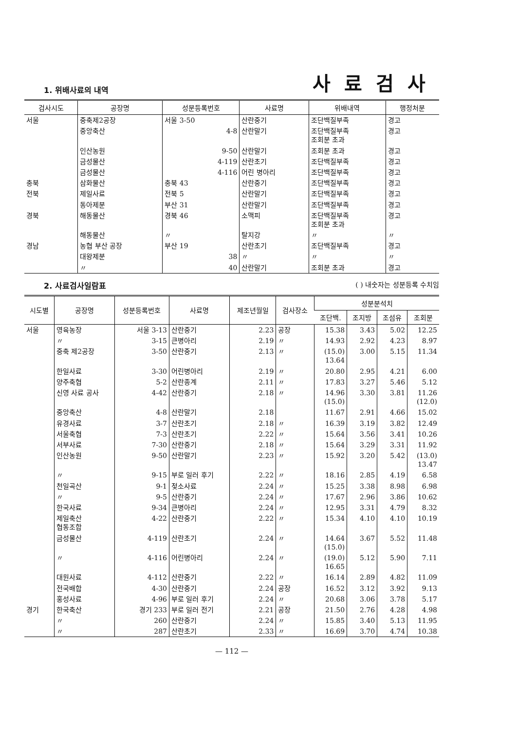1. 위배사료의 내역
사료검사
| 검사시도 | 공장명 | 성분등록번호 | 사료명 | 위배내역 | 행정처분 |
| --- | --- | --- | --- | --- | --- |
| 서울 | 중축제2공장 | 서울 3-50 | 산란중기 | 조단백질부족 | 경고 |
| | 중앙축산 | 4-8 | 산란말기 | 조단백질부족 조회분 초과 | 경고 |
| | 인산농원 | 9-50 | 산란말기 | 조회분 초과 | 경고 |
| | 금성물산 | 4-119 | 산란초기 | 조단백질부족 | 경고 |
| | 금성물산 | 4-116 | 어린 병아리 | 조단백질부족 | 경고 |
| 충북 | 삼화물산 | 충북 43 | 산란중기 | 조단백질부족 | 경고 |
| 전북 | 제일사료 | 전북 5 | 산란말기 | 조단백질부족 | 경고 |
| | 동아제분 | 부산 31 | 산란말기 | 조단백질부족 | 경고 |
| 경북 | 해동물산 | 경북 46 | 소맥피 | 조단백질부족 조회분 초과 | 경고 |
| | 해동물산 | 〃 | 탈지강 | 〃 | 〃 |
| 경남 | 농협 부산 공장 | 부산 19 | 산란초기 | 조단백질부족 | 경고 |
| | 대왕제분 | 38 | 〃 | 〃 | 〃 |
| | 〃 | 40 | 산란말기 | 조회분 초과 | 경고 |
2. 사료검사일람표 ( ) 내숫자는 성분등록 수치임
| 시도별 | 공장명 | 성분등록번호 | 사료명 | 제조년월일 | 검사장소 | 성분분석치 | | | |
| --- | --- | --- | --- | --- | --- | --- | --- | --- | --- |
| | | | | | | 조단백. | 조지방 | 조섬유 | 조회분 |
| 서울 | 영육농장 | 서울 3-13 | 산란중기 | 2.23 | 공장 | 15.38 | 3.43 | 5.02 | 12.25 |
| | 〃 | 3-15 | 큰병아리 | 2.19 | 〃 | 14.93 | 2.92 | 4.23 | 8.97 |
| | 중축 제2공장 | 3-50 | 산란중기 | 2.13 | 〃 | (15.0) 13.64 | 3.00 | 5.15 | 11.34 |
| | 한일사료 | 3-30 | 어린병아리 | 2.19 | 〃 | 20.80 | 2.95 | 4.21 | 6.00 |
| | 양주축협 | 5-2 | 산란종계 | 2.11 | 〃 | 17.83 | 3.27 | 5.46 | 5.12 |
| | 신영 사료 공사 | 4-42 | 산란중기 | 2.18 | 〃 | 14.96 (15.0) | 3.30 | 3.81 | 11.26 (12.0) |
| | 중앙축산 | 4-8 | 산란말기 | 2.18 | | 11.67 | 2.91 | 4.66 | 15.02 |
| | 유경사료 | 3-7 | 산란초기 | 2.18 | 〃 | 16.39 | 3.19 | 3.82 | 12.49 |
| | 서울축협 | 7-3 | 산란초기 | 2.22 | 〃 | 15.64 | 3.56 | 3.41 | 10.26 |
| | 서부사료 | 7-30 | 산란중기 | 2.18 | 〃 | 15.64 | 3.29 | 3.31 | 11.92 |
| | 인산농원 | 9-50 | 산란말기 | 2.23 | 〃 | 15.92 | 3.20 | 5.42 | (13.0) 13.47 |
| | 〃 | 9-15 | 부로 일러 후기 | 2.22 | 〃 | 18.16 | 2.85 | 4.19 | 6.58 |
| | 천일곡산 | 9-1 | 젖소사료 | 2.24 | 〃 | 15.25 | 3.38 | 8.98 | 6.98 |
| | 〃 | 9-5 | 산란중기 | 2.24 | 〃 | 17.67 | 2.96 | 3.86 | 10.62 |
| | 한국사료 | 9-34 | 큰병아리 | 2.24 | 〃 | 12.95 | 3.31 | 4.79 | 8.32 |
| | 제일축산 협동조합 | 4-22 | 산란중기 | 2.22 | 〃 | 15.34 | 4.10 | 4.10 | 10.19 |
| | 금성물산 | 4-119 | 산란초기 | 2.24 | 〃 | 14.64 (15.0) | 3.67 | 5.52 | 11.48 |
| | 〃 | 4-116 | 어린병아리 | 2.24 | 〃 | (19.0) 16.65 | 5.12 | 5.90 | 7.11 |
| | 대원사료 | 4-112 | 산란중기 | 2.22 | 〃 | 16.14 | 2.89 | 4.82 | 11.09 |
| | 전국배합 | 4-30 | 산란중기 | 2.24 | 공장 | 16.52 | 3.12 | 3.92 | 9.13 |
| | 홍성사료 | 4-96 | 부로 일러 후기 | 2.24 | 〃 | 20.68 | 3.06 | 3.78 | 5.17 |
| 경기 | 한국축산 | 경기 233 | 부로 일러 전기 | 2.21 | 공장 | 21.50 | 2.76 | 4.28 | 4.98 |
| | 〃 | 260 | 산란중기 | 2.24 | 〃 | 15.85 | 3.40 | 5.13 | 11.95 |
| | 〃 | 287 | 산란초기 | 2.33 | 〃 | 16.69 | 3.70 | 4.74 | 10.38 |
— 112 —